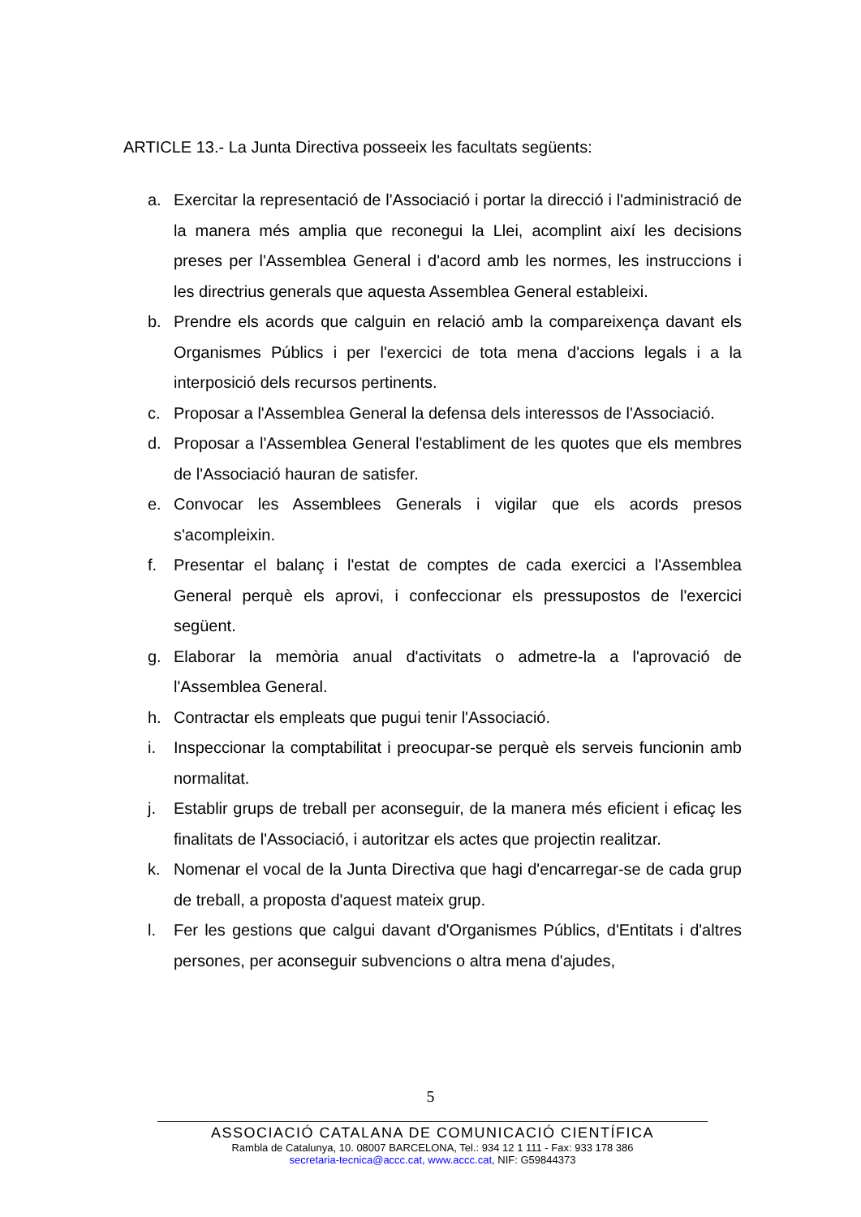ARTICLE 13.- La Junta Directiva posseeix les facultats següents:
a. Exercitar la representació de l'Associació i portar la direcció i l'administració de la manera més amplia que reconegui la Llei, acomplint així les decisions preses per l'Assemblea General i d'acord amb les normes, les instruccions i les directrius generals que aquesta Assemblea General estableixi.
b. Prendre els acords que calguin en relació amb la compareixença davant els Organismes Públics i per l'exercici de tota mena d'accions legals i a la interposició dels recursos pertinents.
c. Proposar a l'Assemblea General la defensa dels interessos de l'Associació.
d. Proposar a l'Assemblea General l'establiment de les quotes que els membres de l'Associació hauran de satisfer.
e. Convocar les Assemblees Generals i vigilar que els acords presos s'acompleixin.
f. Presentar el balanç i l'estat de comptes de cada exercici a l'Assemblea General perquè els aprovi, i confeccionar els pressupostos de l'exercici següent.
g. Elaborar la memòria anual d'activitats o admetre-la a l'aprovació de l'Assemblea General.
h. Contractar els empleats que pugui tenir l'Associació.
i. Inspeccionar la comptabilitat i preocupar-se perquè els serveis funcionin amb normalitat.
j. Establir grups de treball per aconseguir, de la manera més eficient i eficaç les finalitats de l'Associació, i autoritzar els actes que projectin realitzar.
k. Nomenar el vocal de la Junta Directiva que hagi d'encarregar-se de cada grup de treball, a proposta d'aquest mateix grup.
l. Fer les gestions que calgui davant d'Organismes Públics, d'Entitats i d'altres persones, per aconseguir subvencions o altra mena d'ajudes,
5
ASSOCIACIÓ CATALANA DE COMUNICACIÓ CIENTÍFICA
Rambla de Catalunya, 10. 08007 BARCELONA, Tel.: 934 12 1 111 - Fax: 933 178 386
secretaria-tecnica@accc.cat, www.accc.cat, NIF: G59844373